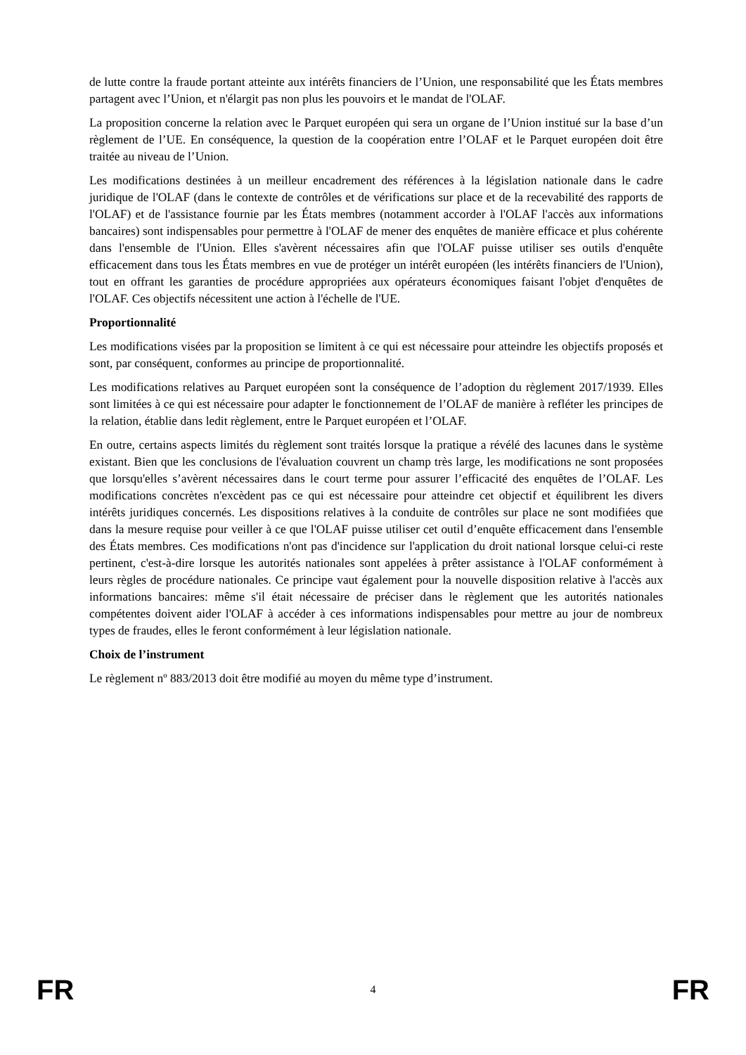de lutte contre la fraude portant atteinte aux intérêts financiers de l’Union, une responsabilité que les États membres partagent avec l’Union, et n'élargit pas non plus les pouvoirs et le mandat de l'OLAF.
La proposition concerne la relation avec le Parquet européen qui sera un organe de l’Union institué sur la base d’un règlement de l’UE. En conséquence, la question de la coopération entre l’OLAF et le Parquet européen doit être traitée au niveau de l’Union.
Les modifications destinées à un meilleur encadrement des références à la législation nationale dans le cadre juridique de l'OLAF (dans le contexte de contrôles et de vérifications sur place et de la recevabilité des rapports de l'OLAF) et de l'assistance fournie par les États membres (notamment accorder à l'OLAF l'accès aux informations bancaires) sont indispensables pour permettre à l'OLAF de mener des enquêtes de manière efficace et plus cohérente dans l'ensemble de l'Union. Elles s'avèrent nécessaires afin que l'OLAF puisse utiliser ses outils d'enquête efficacement dans tous les États membres en vue de protéger un intérêt européen (les intérêts financiers de l'Union), tout en offrant les garanties de procédure appropriées aux opérateurs économiques faisant l'objet d'enquêtes de l'OLAF. Ces objectifs nécessitent une action à l'échelle de l'UE.
Proportionnalité
Les modifications visées par la proposition se limitent à ce qui est nécessaire pour atteindre les objectifs proposés et sont, par conséquent, conformes au principe de proportionnalité.
Les modifications relatives au Parquet européen sont la conséquence de l’adoption du règlement 2017/1939. Elles sont limitées à ce qui est nécessaire pour adapter le fonctionnement de l’OLAF de manière à refléter les principes de la relation, établie dans ledit règlement, entre le Parquet européen et l’OLAF.
En outre, certains aspects limités du règlement sont traités lorsque la pratique a révélé des lacunes dans le système existant. Bien que les conclusions de l'évaluation couvrent un champ très large, les modifications ne sont proposées que lorsqu'elles s’avèrent nécessaires dans le court terme pour assurer l’efficacité des enquêtes de l’OLAF. Les modifications concrètes n'excèdent pas ce qui est nécessaire pour atteindre cet objectif et équilibrent les divers intérêts juridiques concernés. Les dispositions relatives à la conduite de contrôles sur place ne sont modifiées que dans la mesure requise pour veiller à ce que l'OLAF puisse utiliser cet outil d’enquête efficacement dans l'ensemble des États membres. Ces modifications n'ont pas d'incidence sur l'application du droit national lorsque celui-ci reste pertinent, c'est-à-dire lorsque les autorités nationales sont appelées à prêter assistance à l'OLAF conformément à leurs règles de procédure nationales. Ce principe vaut également pour la nouvelle disposition relative à l'accès aux informations bancaires: même s'il était nécessaire de préciser dans le règlement que les autorités nationales compétentes doivent aider l'OLAF à accéder à ces informations indispensables pour mettre au jour de nombreux types de fraudes, elles le feront conformément à leur législation nationale.
Choix de l’instrument
Le règlement nº 883/2013 doit être modifié au moyen du même type d’instrument.
FR 4 FR